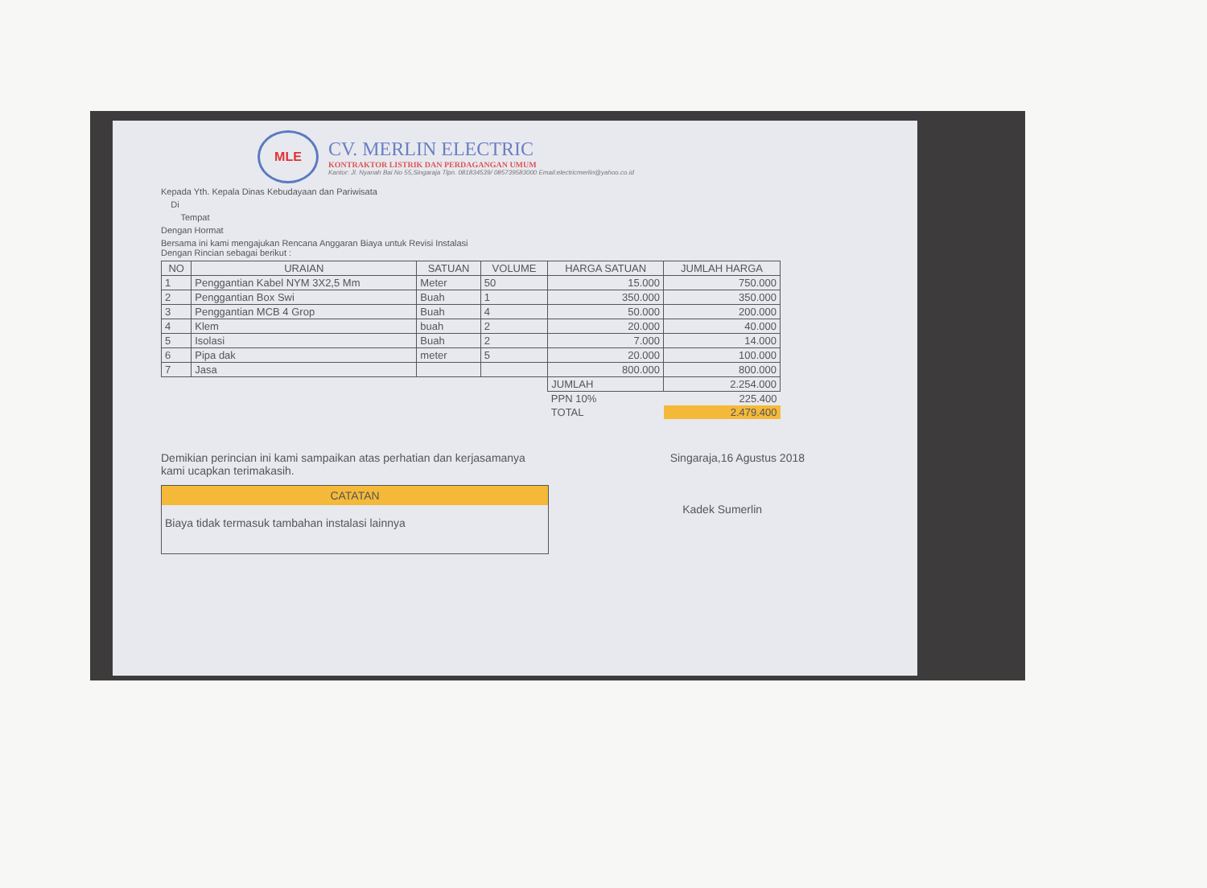MLE
CV. MERLIN ELECTRIC
KONTRAKTOR LISTRIK DAN PERDAGANGAN UMUM
Kantor: Jl. Nyanah Bai No 55,Singaraja Tlpn. 081834539/ 085739583000 Email:electricmerlin@yahoo.co.id
Kepada Yth. Kepala Dinas Kebudayaan dan Pariwisata
Di
Tempat
Dengan Hormat
Bersama ini kami mengajukan Rencana Anggaran Biaya untuk Revisi Instalasi
Dengan Rincian sebagai berikut :
| NO | URAIAN | SATUAN | VOLUME | HARGA SATUAN | JUMLAH HARGA |
| --- | --- | --- | --- | --- | --- |
| 1 | Penggantian Kabel NYM 3X2,5 Mm | Meter | 50 | 15.000 | 750.000 |
| 2 | Penggantian Box Swi | Buah | 1 | 350.000 | 350.000 |
| 3 | Penggantian MCB 4 Grop | Buah | 4 | 50.000 | 200.000 |
| 4 | Klem | buah | 2 | 20.000 | 40.000 |
| 5 | Isolasi | Buah | 2 | 7.000 | 14.000 |
| 6 | Pipa dak | meter | 5 | 20.000 | 100.000 |
| 7 | Jasa | | | 800.000 | 800.000 |
| | | | | JUMLAH | 2.254.000 |
| | | | | PPN 10% | 225.400 |
| | | | | TOTAL | 2.479.400 |
Demikian perincian ini kami sampaikan atas perhatian dan kerjasamanya
kami ucapkan terimakasih.
CATATAN
Biaya tidak termasuk tambahan instalasi lainnya
Singaraja,16 Agustus 2018
Kadek Sumerlin